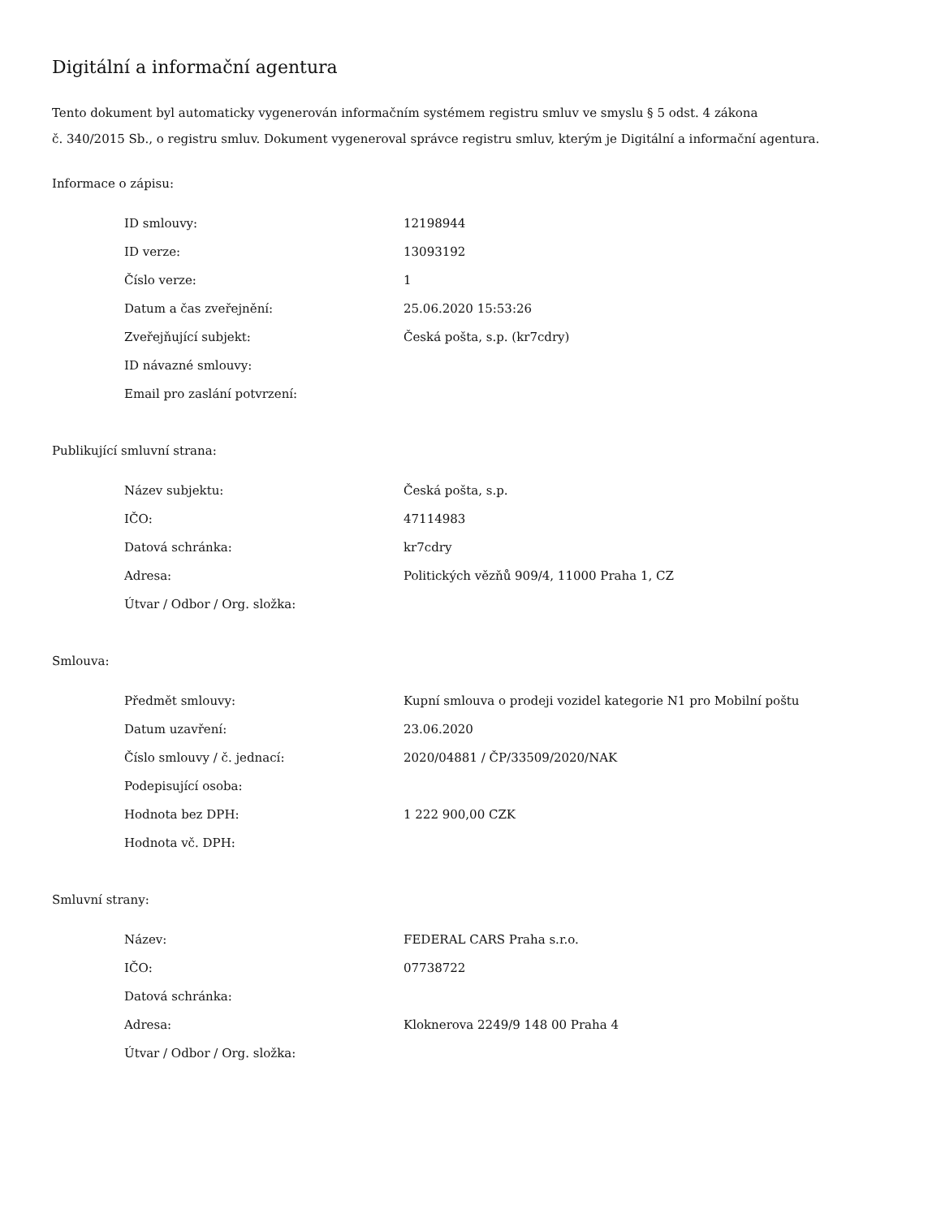Digitální a informační agentura
Tento dokument byl automaticky vygenerován informačním systémem registru smluv ve smyslu § 5 odst. 4 zákona
č. 340/2015 Sb., o registru smluv. Dokument vygeneroval správce registru smluv, kterým je Digitální a informační agentura.
Informace o zápisu:
| ID smlouvy: | 12198944 |
| ID verze: | 13093192 |
| Číslo verze: | 1 |
| Datum a čas zveřejnění: | 25.06.2020 15:53:26 |
| Zveřejňující subjekt: | Česká pošta, s.p. (kr7cdry) |
| ID návazné smlouvy: | |
| Email pro zaslání potvrzení: | |
Publikující smluvní strana:
| Název subjektu: | Česká pošta, s.p. |
| IČO: | 47114983 |
| Datová schránka: | kr7cdry |
| Adresa: | Politických vězňů 909/4, 11000 Praha 1, CZ |
| Útvar / Odbor / Org. složka: | |
Smlouva:
| Předmět smlouvy: | Kupní smlouva o prodeji vozidel kategorie N1 pro Mobilní poštu |
| Datum uzavření: | 23.06.2020 |
| Číslo smlouvy / č. jednací: | 2020/04881 / ČP/33509/2020/NAK |
| Podepisující osoba: | |
| Hodnota bez DPH: | 1 222 900,00 CZK |
| Hodnota vč. DPH: | |
Smluvní strany:
| Název: | FEDERAL CARS Praha s.r.o. |
| IČO: | 07738722 |
| Datová schránka: | |
| Adresa: | Kloknerova 2249/9 148 00 Praha 4 |
| Útvar / Odbor / Org. složka: | |